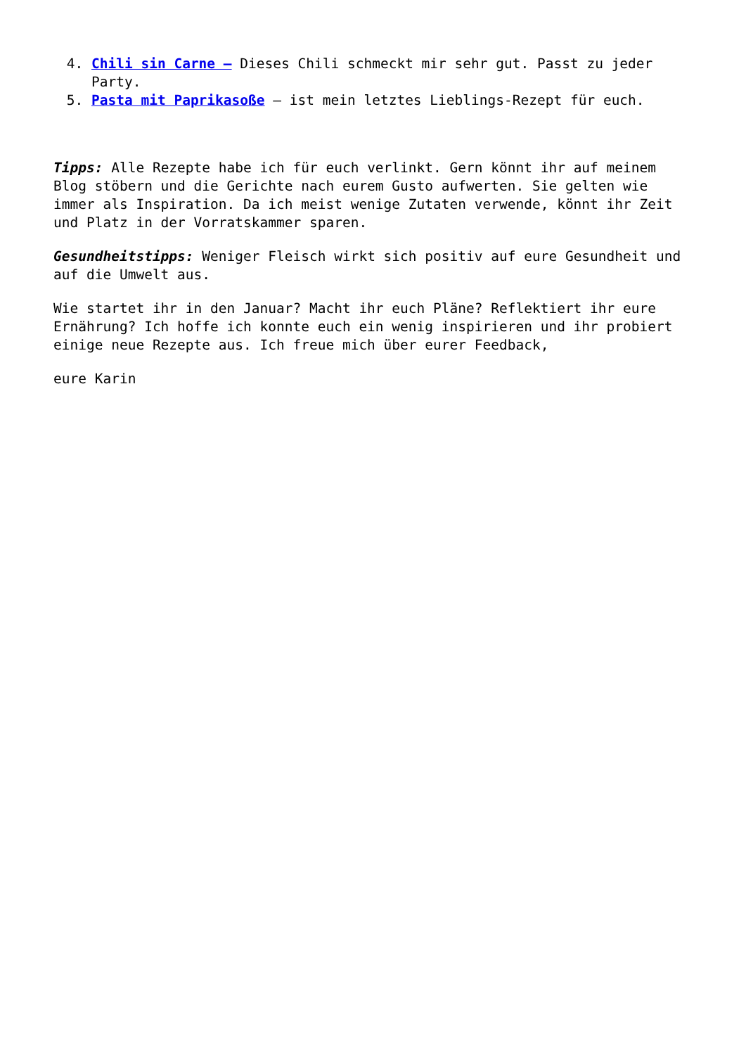4. Chili sin Carne – Dieses Chili schmeckt mir sehr gut. Passt zu jeder Party.
5. Pasta mit Paprikasoße – ist mein letztes Lieblings-Rezept für euch.
Tipps: Alle Rezepte habe ich für euch verlinkt. Gern könnt ihr auf meinem Blog stöbern und die Gerichte nach eurem Gusto aufwerten. Sie gelten wie immer als Inspiration. Da ich meist wenige Zutaten verwende, könnt ihr Zeit und Platz in der Vorratskammer sparen.
Gesundheitstipps: Weniger Fleisch wirkt sich positiv auf eure Gesundheit und auf die Umwelt aus.
Wie startet ihr in den Januar? Macht ihr euch Pläne? Reflektiert ihr eure Ernährung? Ich hoffe ich konnte euch ein wenig inspirieren und ihr probiert einige neue Rezepte aus. Ich freue mich über eurer Feedback,
eure Karin